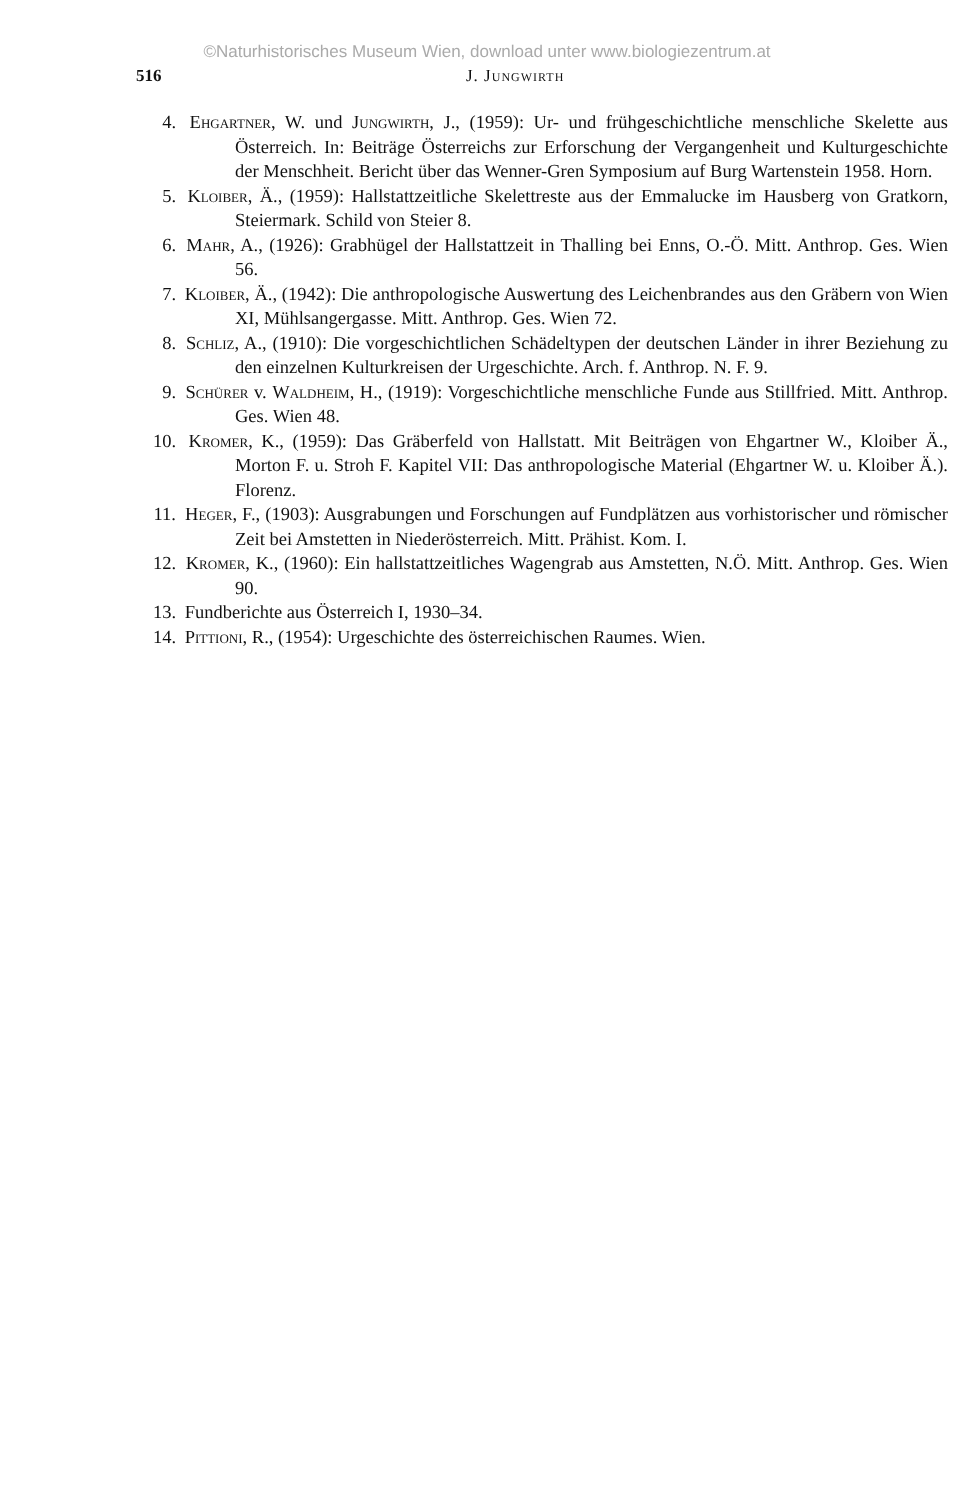©Naturhistorisches Museum Wien, download unter www.biologiezentrum.at
516 J. Jungwirth
4. Ehgartner, W. und Jungwirth, J., (1959): Ur- und frühgeschichtliche menschliche Skelette aus Österreich. In: Beiträge Österreichs zur Erforschung der Vergangenheit und Kulturgeschichte der Menschheit. Bericht über das Wenner-Gren Symposium auf Burg Wartenstein 1958. Horn.
5. Kloiber, Ä., (1959): Hallstattzeitliche Skelettreste aus der Emmalucke im Hausberg von Gratkorn, Steiermark. Schild von Steier 8.
6. Mahr, A., (1926): Grabhügel der Hallstattzeit in Thalling bei Enns, O.-Ö. Mitt. Anthrop. Ges. Wien 56.
7. Kloiber, Ä., (1942): Die anthropologische Auswertung des Leichenbrandes aus den Gräbern von Wien XI, Mühlsangergasse. Mitt. Anthrop. Ges. Wien 72.
8. Schliz, A., (1910): Die vorgeschichtlichen Schädeltypen der deutschen Länder in ihrer Beziehung zu den einzelnen Kulturkreisen der Urgeschichte. Arch. f. Anthrop. N. F. 9.
9. Schürer v. Waldheim, H., (1919): Vorgeschichtliche menschliche Funde aus Stillfried. Mitt. Anthrop. Ges. Wien 48.
10. Kromer, K., (1959): Das Gräberfeld von Hallstatt. Mit Beiträgen von Ehgartner W., Kloiber Ä., Morton F. u. Stroh F. Kapitel VII: Das anthropologische Material (Ehgartner W. u. Kloiber Ä.). Florenz.
11. Heger, F., (1903): Ausgrabungen und Forschungen auf Fundplätzen aus vorhistorischer und römischer Zeit bei Amstetten in Niederösterreich. Mitt. Prähist. Kom. I.
12. Kromer, K., (1960): Ein hallstattzeitliches Wagengrab aus Amstetten, N.Ö. Mitt. Anthrop. Ges. Wien 90.
13. Fundberichte aus Österreich I, 1930–34.
14. Pittioni, R., (1954): Urgeschichte des österreichischen Raumes. Wien.